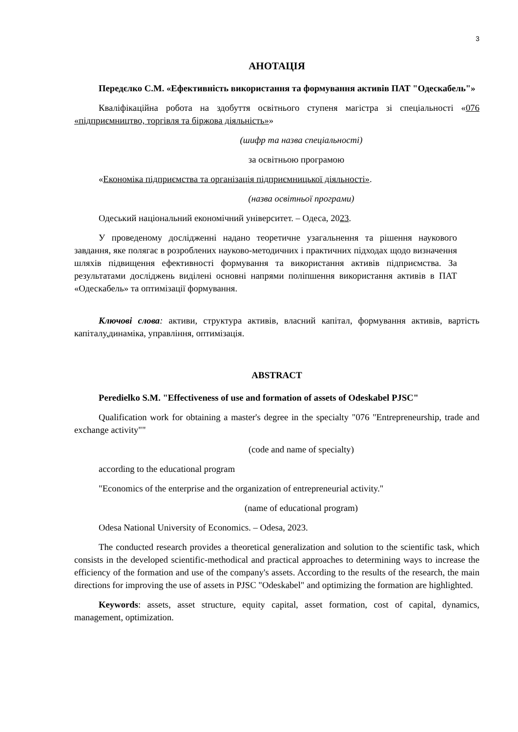3
АНОТАЦІЯ
Передєлко С.М. «Ефективність використання та формування активів ПАТ "Одескабель"»
Кваліфікаційна робота на здобуття освітнього ступеня магістра зі спеціальності «076 «підприємництво, торгівля та біржова діяльність»»
(шифр та назва спеціальності)
за освітньою програмою
«Економіка підприємства та організація підприємницької діяльності».
(назва освітньої програми)
Одеський національний економічний університет. – Одеса, 2023.
У проведеному дослідженні надано теоретичне узагальнення та рішення наукового завдання, яке полягає в розроблених науково-методичних і практичних підходах щодо визначення шляхів підвищення ефективності формування та використання активів підприємства. За результатами досліджень виділені основні напрями поліпшення використання активів в ПАТ «Одескабель» та оптимізації формування.
Ключові слова: активи, структура активів, власний капітал, формування активів, вартість капіталу,динаміка, управління, оптимізація.
ABSTRACT
Peredielko S.M. "Effectiveness of use and formation of assets of Odeskabel PJSC"
Qualification work for obtaining a master's degree in the specialty "076 "Entrepreneurship, trade and exchange activity""
(code and name of specialty)
according to the educational program
"Economics of the enterprise and the organization of entrepreneurial activity."
(name of educational program)
Odesa National University of Economics. – Odesa, 2023.
The conducted research provides a theoretical generalization and solution to the scientific task, which consists in the developed scientific-methodical and practical approaches to determining ways to increase the efficiency of the formation and use of the company's assets. According to the results of the research, the main directions for improving the use of assets in PJSC "Odeskabel" and optimizing the formation are highlighted.
Keywords: assets, asset structure, equity capital, asset formation, cost of capital, dynamics, management, optimization.